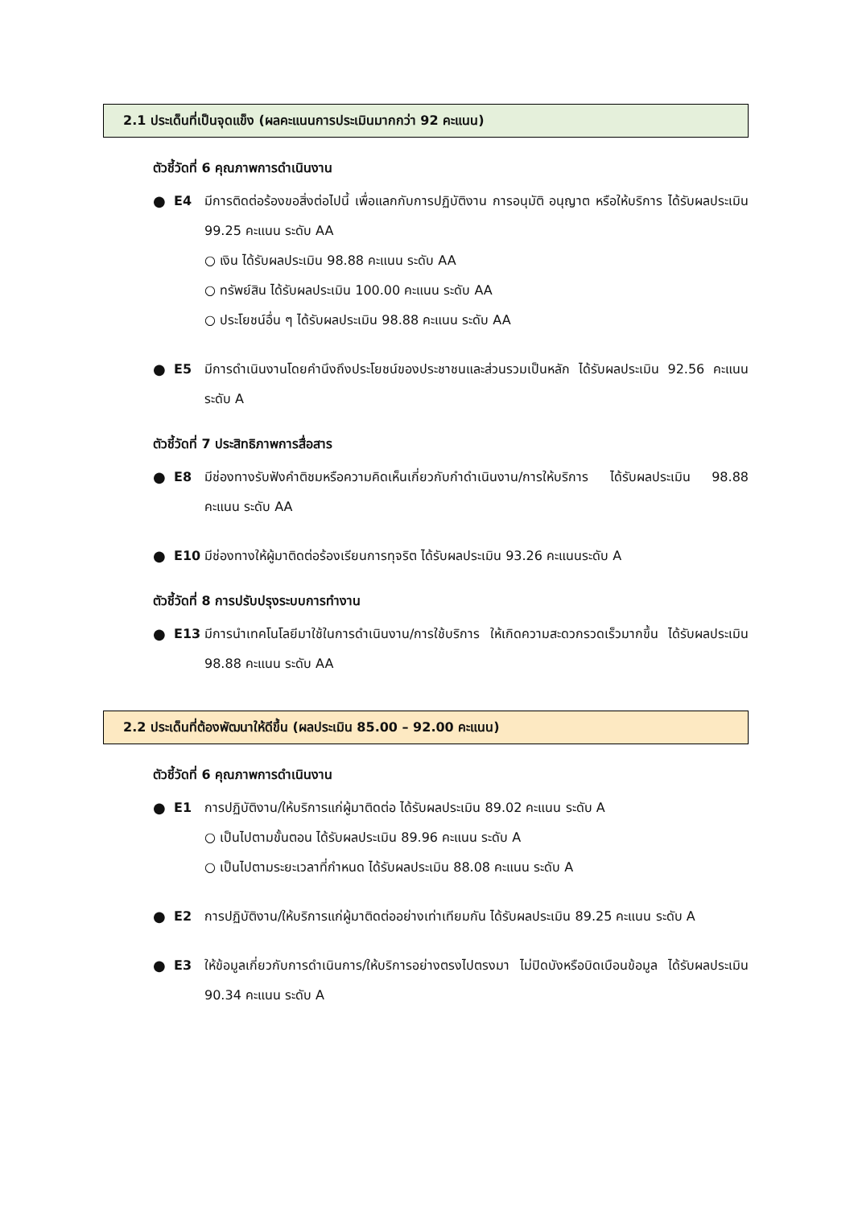2.1 ประเด็นที่เป็นจุดแข็ง (ผลคะแนนการประเมินมากกว่า 92 คะแนน)
ตัวชี้วัดที่ 6 คุณภาพการดำเนินงาน
● E4 มีการติดต่อร้องขอสิ่งต่อไปนี้ เพื่อแลกกับการปฏิบัติงาน การอนุมัติ อนุญาต หรือให้บริการ ได้รับผลประเมิน 99.25 คะแนน ระดับ AA
○ เงิน ได้รับผลประเมิน 98.88 คะแนน ระดับ AA
○ ทรัพย์สิน ได้รับผลประเมิน 100.00 คะแนน ระดับ AA
○ ประโยชน์อื่น ๆ ได้รับผลประเมิน 98.88 คะแนน ระดับ AA
● E5 มีการดำเนินงานโดยคำนึงถึงประโยชน์ของประชาชนและส่วนรวมเป็นหลัก ได้รับผลประเมิน 92.56 คะแนน ระดับ A
ตัวชี้วัดที่ 7 ประสิทธิภาพการสื่อสาร
● E8 มีช่องทางรับฟังคำติชมหรือความคิดเห็นเกี่ยวกับกำดำเนินงาน/การให้บริการ ได้รับผลประเมิน 98.88 คะแนน ระดับ AA
● E10 มีช่องทางให้ผู้มาติดต่อร้องเรียนการทุจริต ได้รับผลประเมิน 93.26 คะแนนระดับ A
ตัวชี้วัดที่ 8 การปรับปรุงระบบการทำงาน
● E13 มีการนำเทคโนโลยีมาใช้ในการดำเนินงาน/การใช้บริการ ให้เกิดความสะดวกรวดเร็วมากขึ้น ได้รับผลประเมิน 98.88 คะแนน ระดับ AA
2.2 ประเด็นที่ต้องพัฒนาให้ดีขึ้น (ผลประเมิน 85.00 – 92.00 คะแนน)
ตัวชี้วัดที่ 6 คุณภาพการดำเนินงาน
● E1 การปฏิบัติงาน/ให้บริการแก่ผู้มาติดต่อ ได้รับผลประเมิน 89.02 คะแนน ระดับ A
○ เป็นไปตามขั้นตอน ได้รับผลประเมิน 89.96 คะแนน ระดับ A
○ เป็นไปตามระยะเวลาที่กำหนด ได้รับผลประเมิน 88.08 คะแนน ระดับ A
● E2 การปฏิบัติงาน/ให้บริการแก่ผู้มาติดต่ออย่างเท่าเทียมกัน ได้รับผลประเมิน 89.25 คะแนน ระดับ A
● E3 ให้ข้อมูลเกี่ยวกับการดำเนินการ/ให้บริการอย่างตรงไปตรงมา ไม่ปิดบังหรือบิดเบือนข้อมูล ได้รับผลประเมิน 90.34 คะแนน ระดับ A